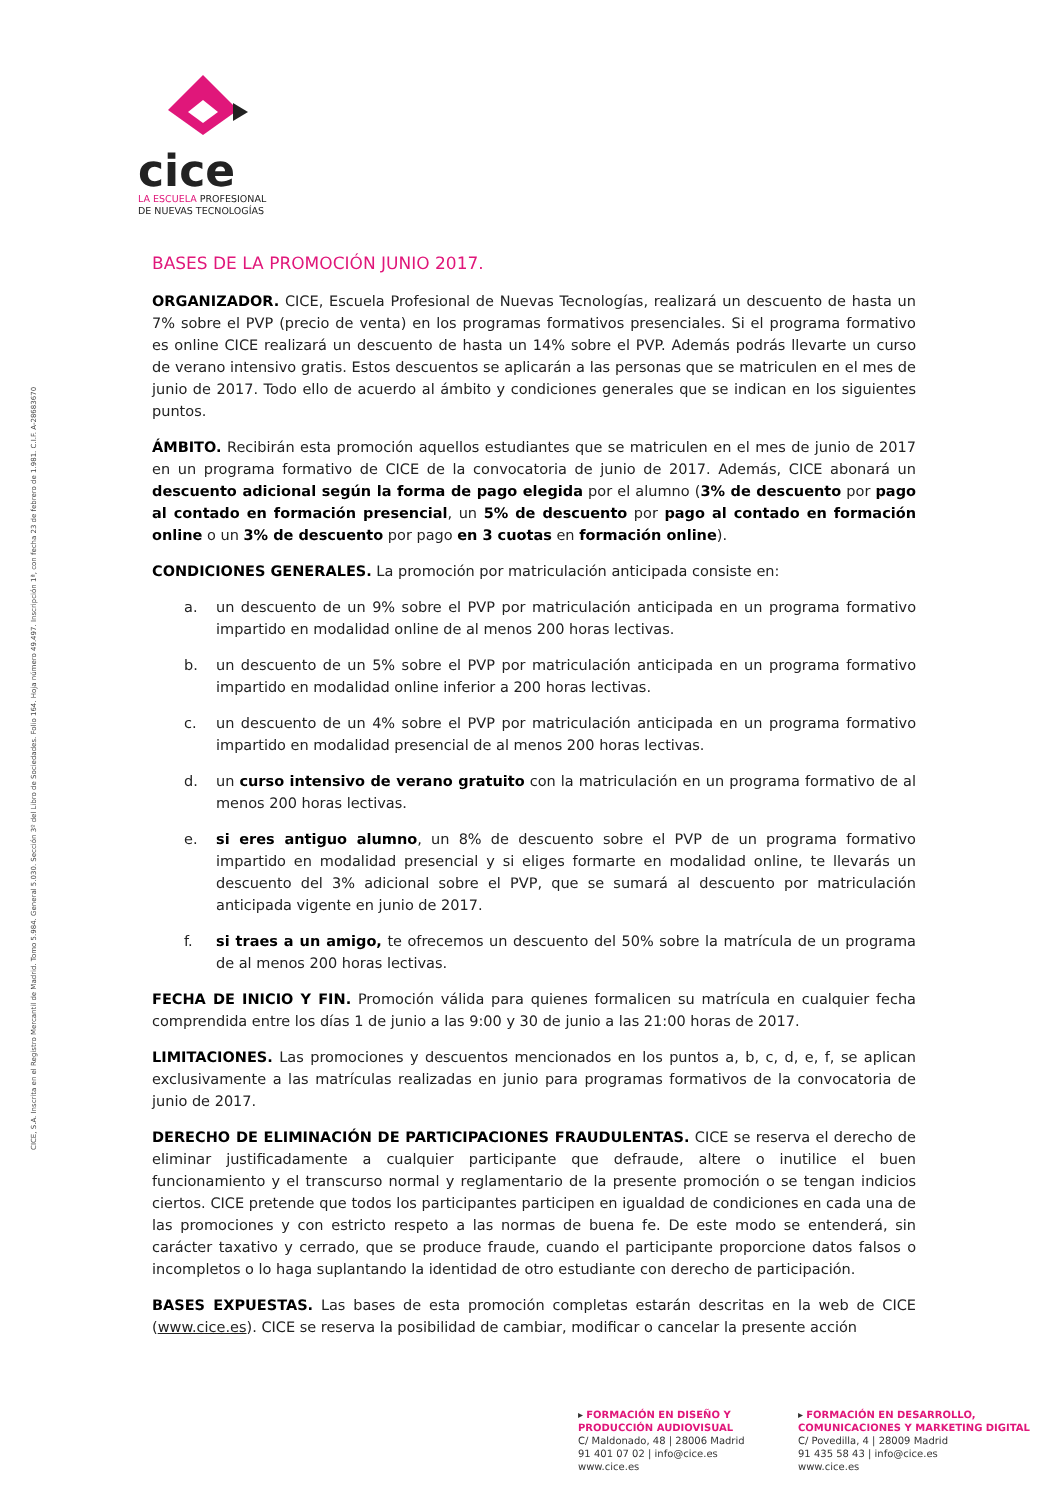cice
LA ESCUELA PROFESIONAL
DE NUEVAS TECNOLOGÍAS
CICE, S.A. Inscrita en el Registro Mercantil de Madrid. Tomo 5.984. General 5.030. Sección 3º del Libro de Sociedades. Folio 164. Hoja número 49.497. Inscripción 1ª, con fecha 23 de febrero de 1.981. C.I.F. A-28683670
BASES DE LA PROMOCIÓN JUNIO 2017.
ORGANIZADOR. CICE, Escuela Profesional de Nuevas Tecnologías, realizará un descuento de hasta un 7% sobre el PVP (precio de venta) en los programas formativos presenciales. Si el programa formativo es online CICE realizará un descuento de hasta un 14% sobre el PVP. Además podrás llevarte un curso de verano intensivo gratis. Estos descuentos se aplicarán a las personas que se matriculen en el mes de junio de 2017. Todo ello de acuerdo al ámbito y condiciones generales que se indican en los siguientes puntos.
ÁMBITO. Recibirán esta promoción aquellos estudiantes que se matriculen en el mes de junio de 2017 en un programa formativo de CICE de la convocatoria de junio de 2017. Además, CICE abonará un descuento adicional según la forma de pago elegida por el alumno (3% de descuento por pago al contado en formación presencial, un 5% de descuento por pago al contado en formación online o un 3% de descuento por pago en 3 cuotas en formación online).
CONDICIONES GENERALES. La promoción por matriculación anticipada consiste en:
a. un descuento de un 9% sobre el PVP por matriculación anticipada en un programa formativo impartido en modalidad online de al menos 200 horas lectivas.
b. un descuento de un 5% sobre el PVP por matriculación anticipada en un programa formativo impartido en modalidad online inferior a 200 horas lectivas.
c. un descuento de un 4% sobre el PVP por matriculación anticipada en un programa formativo impartido en modalidad presencial de al menos 200 horas lectivas.
d. un curso intensivo de verano gratuito con la matriculación en un programa formativo de al menos 200 horas lectivas.
e. si eres antiguo alumno, un 8% de descuento sobre el PVP de un programa formativo impartido en modalidad presencial y si eliges formarte en modalidad online, te llevarás un descuento del 3% adicional sobre el PVP, que se sumará al descuento por matriculación anticipada vigente en junio de 2017.
f. si traes a un amigo, te ofrecemos un descuento del 50% sobre la matrícula de un programa de al menos 200 horas lectivas.
FECHA DE INICIO Y FIN. Promoción válida para quienes formalicen su matrícula en cualquier fecha comprendida entre los días 1 de junio a las 9:00 y 30 de junio a las 21:00 horas de 2017.
LIMITACIONES. Las promociones y descuentos mencionados en los puntos a, b, c, d, e, f, se aplican exclusivamente a las matrículas realizadas en junio para programas formativos de la convocatoria de junio de 2017.
DERECHO DE ELIMINACIÓN DE PARTICIPACIONES FRAUDULENTAS. CICE se reserva el derecho de eliminar justificadamente a cualquier participante que defraude, altere o inutilice el buen funcionamiento y el transcurso normal y reglamentario de la presente promoción o se tengan indicios ciertos. CICE pretende que todos los participantes participen en igualdad de condiciones en cada una de las promociones y con estricto respeto a las normas de buena fe. De este modo se entenderá, sin carácter taxativo y cerrado, que se produce fraude, cuando el participante proporcione datos falsos o incompletos o lo haga suplantando la identidad de otro estudiante con derecho de participación.
BASES EXPUESTAS. Las bases de esta promoción completas estarán descritas en la web de CICE (www.cice.es). CICE se reserva la posibilidad de cambiar, modificar o cancelar la presente acción
▸ FORMACIÓN EN DISEÑO Y
PRODUCCIÓN AUDIOVISUAL
C/ Maldonado, 48 | 28006 Madrid
91 401 07 02 | info@cice.es
www.cice.es
▸ FORMACIÓN EN DESARROLLO,
COMUNICACIONES Y MARKETING DIGITAL
C/ Povedilla, 4 | 28009 Madrid
91 435 58 43 | info@cice.es
www.cice.es